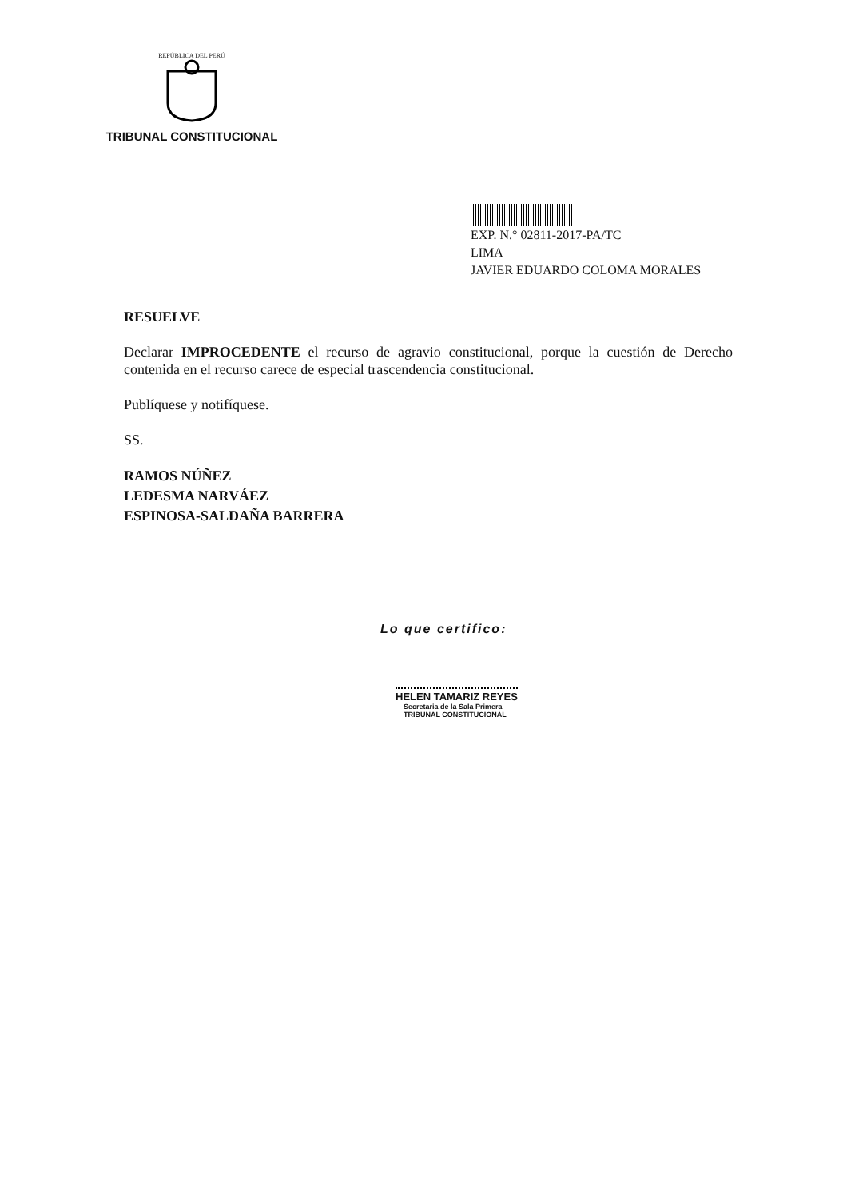REPÚBLICA DEL PERÚ
TRIBUNAL CONSTITUCIONAL
EXP. N.° 02811-2017-PA/TC
LIMA
JAVIER EDUARDO COLOMA MORALES
RESUELVE
Declarar IMPROCEDENTE el recurso de agravio constitucional, porque la cuestión de Derecho contenida en el recurso carece de especial trascendencia constitucional.
Publíquese y notifíquese.
SS.
RAMOS NÚÑEZ
LEDESMA NARVÁEZ
ESPINOSA-SALDAÑA BARRERA
Lo que certifico:
HELEN TAMARIZ REYES
Secretaria de la Sala Primera
TRIBUNAL CONSTITUCIONAL